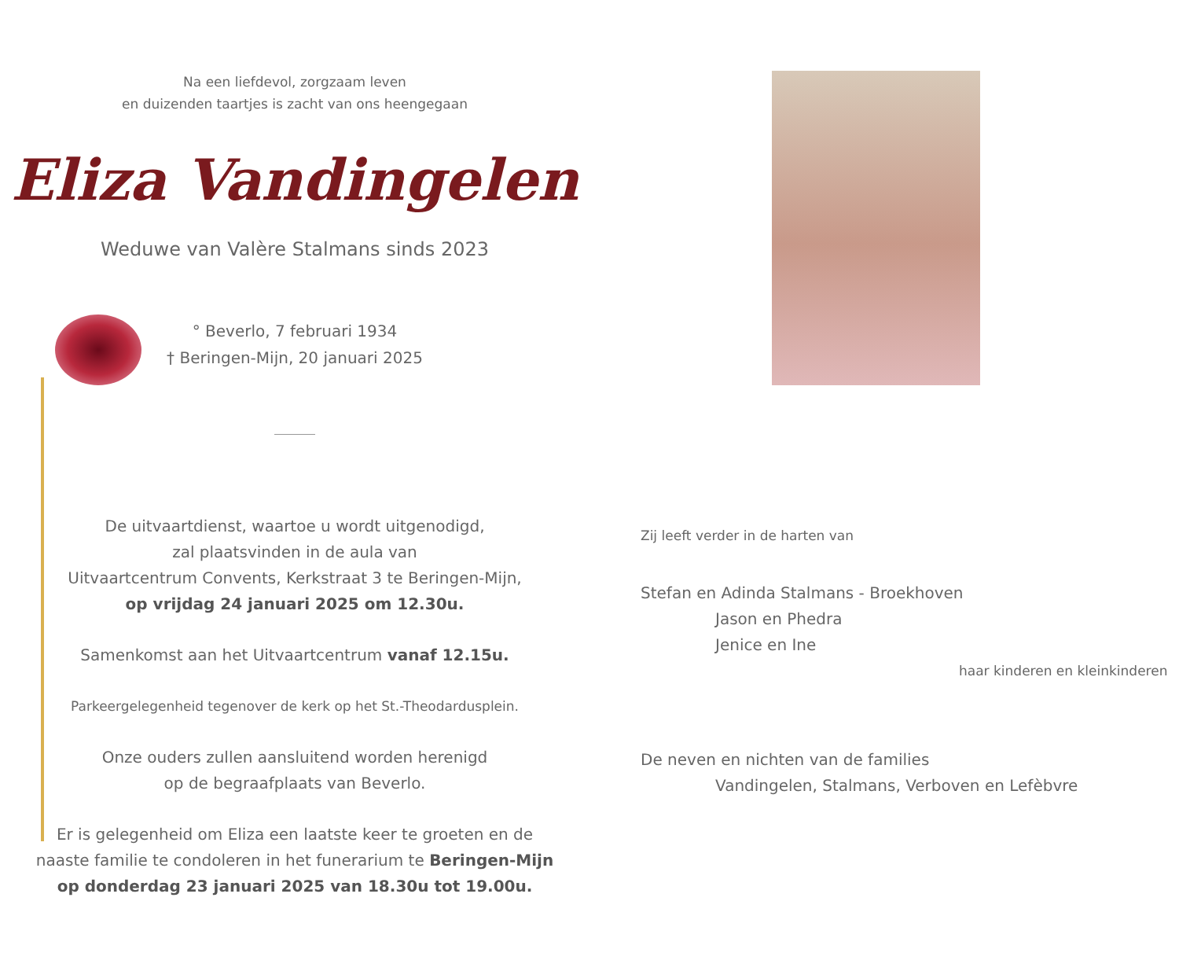Na een liefdevol, zorgzaam leven
en duizenden taartjes is zacht van ons heengegaan
Eliza Vandingelen
Weduwe van Valère Stalmans sinds 2023
° Beverlo, 7 februari 1934
† Beringen-Mijn, 20 januari 2025
De uitvaartdienst, waartoe u wordt uitgenodigd,
zal plaatsvinden in de aula van
Uitvaartcentrum Convents, Kerkstraat 3 te Beringen-Mijn,
op vrijdag 24 januari 2025 om 12.30u.
Samenkomst aan het Uitvaartcentrum vanaf 12.15u.
Parkeergelegenheid tegenover de kerk op het St.-Theodardusplein.
Onze ouders zullen aansluitend worden herenigd
op de begraafplaats van Beverlo.
Er is gelegenheid om Eliza een laatste keer te groeten en de
naaste familie te condoleren in het funerarium te Beringen-Mijn
op donderdag 23 januari 2025 van 18.30u tot 19.00u.
Zij leeft verder in de harten van
Stefan en Adinda Stalmans - Broekhoven
Jason en Phedra
Jenice en Ine
haar kinderen en kleinkinderen
De neven en nichten van de families
Vandingelen, Stalmans, Verboven en Lefèbvre